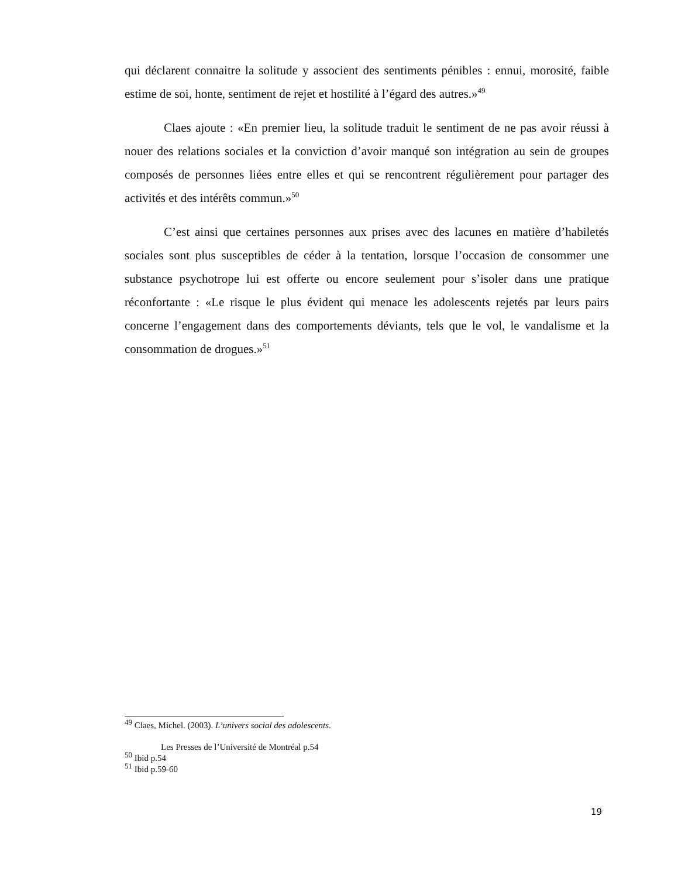qui déclarent connaitre la solitude y associent des sentiments pénibles : ennui, morosité, faible estime de soi, honte, sentiment de rejet et hostilité à l’égard des autres.»<sup>49</sup>
Claes ajoute : «En premier lieu, la solitude traduit le sentiment de ne pas avoir réussi à nouer des relations sociales et la conviction d’avoir manqué son intégration au sein de groupes composés de personnes liées entre elles et qui se rencontrent régulièrement pour partager des activités et des intérêts commun.»<sup>50</sup>
C’est ainsi que certaines personnes aux prises avec des lacunes en matière d’habiletés sociales sont plus susceptibles de céder à la tentation, lorsque l’occasion de consommer une substance psychotrope lui est offerte ou encore seulement pour s’isoler dans une pratique réconfortante : «Le risque le plus évident qui menace les adolescents rejetés par leurs pairs concerne l’engagement dans des comportements déviants, tels que le vol, le vandalisme et la consommation de drogues.»<sup>51</sup>
<sup>49</sup> Claes, Michel. (2003). L’univers social des adolescents.
Les Presses de l’Université de Montréal p.54
<sup>50</sup> Ibid p.54
<sup>51</sup> Ibid p.59-60
19